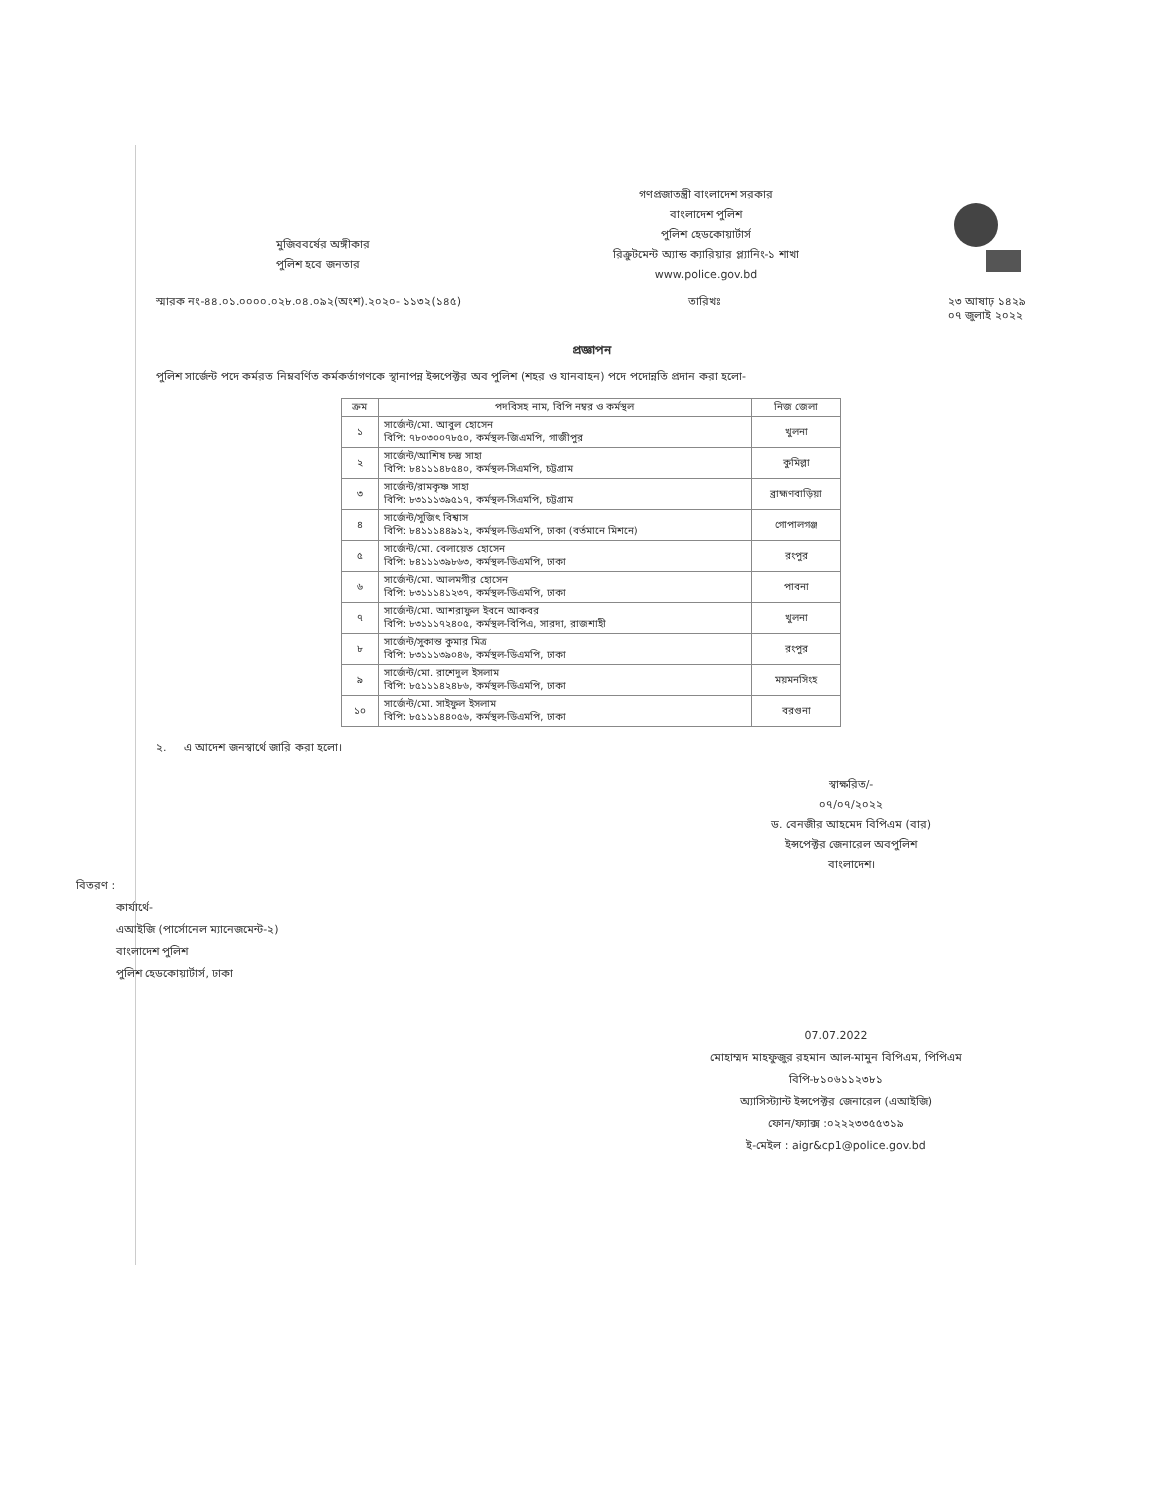মুজিববর্ষের অঙ্গীকার
পুলিশ হবে জনতার
গণপ্রজাতন্ত্রী বাংলাদেশ সরকার
বাংলাদেশ পুলিশ
পুলিশ হেডকোয়ার্টার্স
রিক্রুটমেন্ট অ্যান্ড ক্যারিয়ার প্ল্যানিং-১ শাখা
www.police.gov.bd
স্মারক নং-৪৪.০১.০০০০.০২৮.০৪.০৯২(অংশ).২০২০- ১১৩২(১৪৫) তারিখঃ ২৩ আষাঢ় ১৪২৯
০৭ জুলাই ২০২২
প্রজ্ঞাপন
পুলিশ সার্জেন্ট পদে কর্মরত নিম্নবর্ণিত কর্মকর্তাগণকে স্থানাপন্ন ইন্সপেক্টর অব পুলিশ (শহর ও যানবাহন) পদে পদোন্নতি প্রদান করা হলো-
| ক্রম | পদবিসহ নাম, বিপি নম্বর ও কর্মস্থল | নিজ জেলা |
| --- | --- | --- |
| ১ | সার্জেন্ট/মো. আবুল হোসেন বিপি: ৭৮০৩০০৭৮৫০, কর্মস্থল-জিএমপি, গাজীপুর | খুলনা |
| ২ | সার্জেন্ট/আশিষ চন্দ্র সাহা বিপি: ৮৪১১১৪৮৫৪০, কর্মস্থল-সিএমপি, চট্টগ্রাম | কুমিল্লা |
| ৩ | সার্জেন্ট/রামকৃষ্ণ সাহা বিপি: ৮৩১১১৩৯৫১৭, কর্মস্থল-সিএমপি, চট্টগ্রাম | ব্রাহ্মণবাড়িয়া |
| ৪ | সার্জেন্ট/সুজিৎ বিশ্বাস বিপি: ৮৪১১১৪৪৯১২, কর্মস্থল-ডিএমপি, ঢাকা (বর্তমানে মিশনে) | গোপালগঞ্জ |
| ৫ | সার্জেন্ট/মো. বেলায়েত হোসেন বিপি: ৮৪১১১৩৯৮৬৩, কর্মস্থল-ডিএমপি, ঢাকা | রংপুর |
| ৬ | সার্জেন্ট/মো. আলমগীর হোসেন বিপি: ৮৩১১১৪১২৩৭, কর্মস্থল-ডিএমপি, ঢাকা | পাবনা |
| ৭ | সার্জেন্ট/মো. আশরাফুল ইবনে আকবর বিপি: ৮৩১১১৭২৪০৫, কর্মস্থল-বিপিএ, সারদা, রাজশাহী | খুলনা |
| ৮ | সার্জেন্ট/সুকান্ত কুমার মিত্র বিপি: ৮৩১১১৩৯০৪৬, কর্মস্থল-ডিএমপি, ঢাকা | রংপুর |
| ৯ | সার্জেন্ট/মো. রাশেদুল ইসলাম বিপি: ৮৫১১১৪২৪৮৬, কর্মস্থল-ডিএমপি, ঢাকা | ময়মনসিংহ |
| ১০ | সার্জেন্ট/মো. সাইফুল ইসলাম বিপি: ৮৫১১১৪৪০৫৬, কর্মস্থল-ডিএমপি, ঢাকা | বরগুনা |
২. এ আদেশ জনস্বার্থে জারি করা হলো।
স্বাক্ষরিত/-
০৭/০৭/২০২২
ড. বেনজীর আহমেদ বিপিএম (বার)
ইন্সপেক্টর জেনারেল অবপুলিশ
বাংলাদেশ।
বিতরণ :
কার্যার্থে-
এআইজি (পার্সোনেল ম্যানেজমেন্ট-২)
বাংলাদেশ পুলিশ
পুলিশ হেডকোয়ার্টার্স, ঢাকা
07.07.2022
মোহাম্মদ মাহফুজুর রহমান আল-মামুন বিপিএম, পিপিএম
বিপি-৮১০৬১১২৩৮১
অ্যাসিস্ট্যান্ট ইন্সপেক্টর জেনারেল (এআইজি)
ফোন/ফ্যাক্স :০২২২৩৩৫৫৩১৯
ই-মেইল : aigr&cp1@police.gov.bd